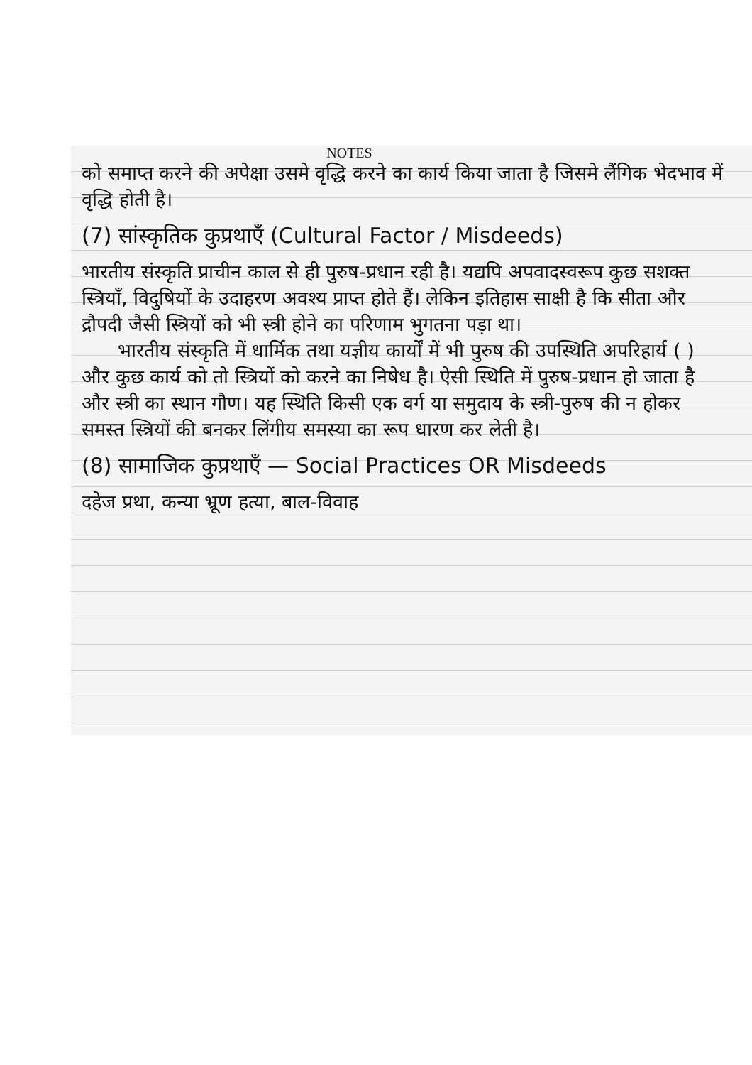NOTES
को समाप्त करने की अपेक्षा उसमे वृद्धि करने का कार्य किया जाता है जिसमे लैंगिक भेदभाव में वृद्धि होती है।
(7) सांस्कृतिक कुप्रथाएँ (Cultural Factor / Misdeeds)
भारतीय संस्कृति प्राचीन काल से ही पुरुष-प्रधान रही है। यद्यपि अपवादस्वरूप कुछ सशक्त स्त्रियाँ, विदुषियों के उदाहरण अवश्य प्राप्त होते हैं। लेकिन इतिहास साक्षी है कि सीता और द्रौपदी जैसी स्त्रियों को भी स्त्री होने का परिणाम भुगतना पड़ा था।
भारतीय संस्कृति में धार्मिक तथा यज्ञीय कार्यों में भी पुरुष की उपस्थिति अपरिहार्य ( ) और कुछ कार्य को तो स्त्रियों को करने का निषेध है। ऐसी स्थिति में पुरुष-प्रधान हो जाता है और स्त्री का स्थान गौण। यह स्थिति किसी एक वर्ग या समुदाय के स्त्री-पुरुष की न होकर समस्त स्त्रियों की बनकर लिंगीय समस्या का रूप धारण कर लेती है।
(8) सामाजिक कुप्रथाएँ — Social Practices OR Misdeeds
दहेज प्रथा, कन्या भ्रूण हत्या, बाल-विवाह